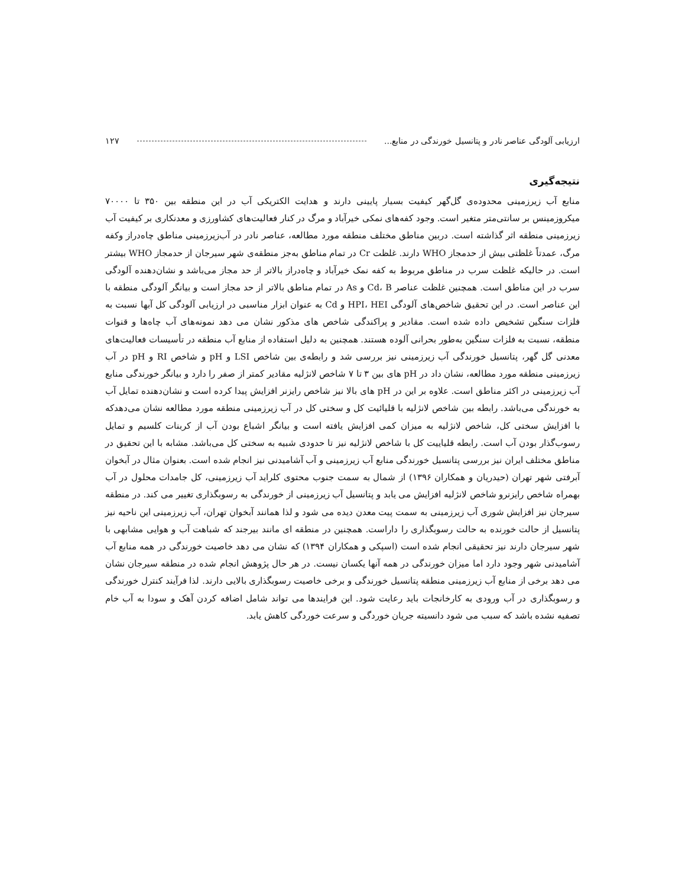ارزیابی آلودگی عناصر نادر و پتانسیل خورندگی در منابع... ۱۲۷
نتیجه‌گیری
منابع آب زیرزمینی محدوده‌ی گل‌گهر کیفیت بسیار پایینی دارند و هدایت الکتریکی آب در این منطقه بین ۳۵۰ تا ۷۰۰۰۰ میکروزمینس بر سانتی‌متر متغیر است. وجود کفه‌های نمکی خیرآباد و مرگ در کنار فعالیت‌های کشاورزی و معدنکاری بر کیفیت آب زیرزمینی منطقه اثر گذاشته است. دربین مناطق مختلف منطقه مورد مطالعه، عناصر نادر در آب‌زیرزمینی مناطق چاه‌دراز وکفه مرگ، عمدتاً غلظتی بیش از حدمجاز WHO دارند. غلظت Cr در تمام مناطق به‌جز منطقه‌ی شهر سیرجان از حدمجاز WHO بیشتر است. در حالیکه غلظت سرب در مناطق مربوط به کفه نمک خیرآباد و چاه‌دراز بالاتر از حد مجاز می‌باشد و نشان‌دهنده آلودگی سرب در این مناطق است. همچنین غلظت عناصر Cd، B و As در تمام مناطق بالاتر از حد مجاز است و بیانگر آلودگی منطقه با این عناصر است. در این تحقیق شاخص‌های آلودگی HPI، HEI و Cd به عنوان ابزار مناسبی در ارزیابی آلودگی کل آبها نسبت به فلزات سنگین تشخیص داده شده است. مقادیر و پراکندگی شاخص های مذکور نشان می دهد نمونه‌های آب چاه‌ها و قنوات منطقه، نسبت به فلزات سنگین به‌طور بحرانی آلوده هستند. همچنین به دلیل استفاده از منابع آب منطقه در تأسیسات فعالیت‌های معدنی گل گهر، پتانسیل خورندگی آب زیرزمینی نیز بررسی شد و رابطه‌ی بین شاخص LSI و pH و شاخص RI و pH در آب زیرزمینی منطقه مورد مطالعه، نشان داد در pH های بین ۳ تا ۷ شاخص لانژلیه مقادیر کمتر از صفر را دارد و بیانگر خورندگی منابع آب زیرزمینی در اکثر مناطق است. علاوه بر این در pH های بالا نیز شاخص رایزنر افزایش پیدا کرده است و نشان‌دهنده تمایل آب به خورندگی می‌باشد. رابطه بین شاخص لانژلیه با قلیائیت کل و سختی کل در آب زیرزمینی منطقه مورد مطالعه نشان می‌دهدکه با افزایش سختی کل، شاخص لانژلیه به میزان کمی افزایش یافته است و بیانگر اشباع بودن آب از کربنات کلسیم و تمایل رسوب‌گذار بودن آب است. رابطه قلیاییت کل با شاخص لانژلیه نیز تا حدودی شبیه به سختی کل می‌باشد. مشابه با این تحقیق در مناطق مختلف ایران نیز بررسی پتانسیل خورندگی منابع آب زیرزمینی و آب آشامیدنی نیز انجام شده است. بعنوان مثال در آبخوان آبرفتی شهر تهران (حیدریان و همکاران ۱۳۹۶) از شمال به سمت جنوب محتوی کلراید آب زیرزمینی، کل جامدات محلول در آب بهمراه شاخص رایزنرو شاخص لانژلیه افزایش می یابد و پتانسیل آب زیرزمینی از خورندگی به رسوبگذاری تغییر می کند. در منطقه سیرجان نیز افزایش شوری آب زیرزمینی به سمت پیت معدن دیده می شود و لذا همانند آبخوان تهران، آب زیرزمینی این ناحیه نیز پتانسیل از حالت خورنده به حالت رسوبگذاری را داراست. همچنین در منطقه ای مانند بیرجند که شباهت آب و هوایی مشابهی با شهر سیرجان دارند نیز تحقیقی انجام شده است (اسپکی و همکاران ۱۳۹۴) که نشان می دهد خاصیت خورندگی در همه منابع آب آشامیدنی شهر وجود دارد اما میزان خورندگی در همه آنها یکسان نیست. در هر حال پژوهش انجام شده در منطقه سیرجان نشان می دهد برخی از منابع آب زیرزمینی منطقه پتانسیل خورندگی و برخی خاصیت رسوبگذاری بالایی دارند. لذا فرآیند کنترل خورندگی و رسوبگذاری در آب ورودی به کارخانجات باید رعایت شود. این فرایندها می تواند شامل اضافه کردن آهک و سودا به آب خام تصفیه نشده باشد که سبب می شود دانسیته جریان خوردگی و سرعت خوردگی کاهش یابد.